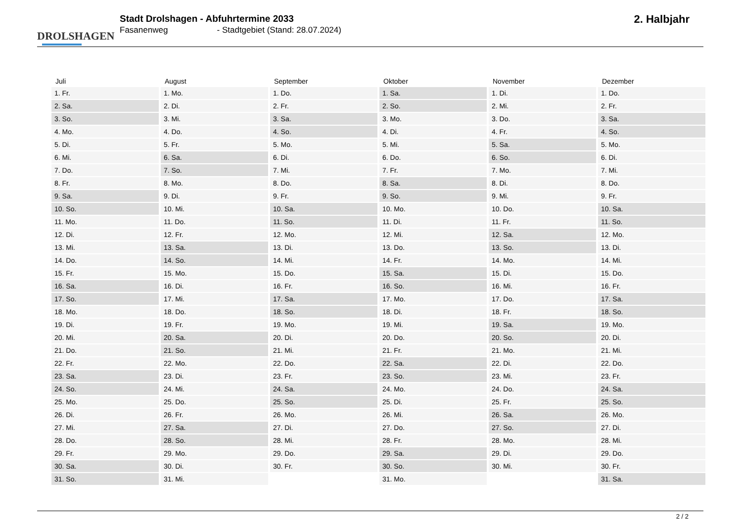DROLSHAGEN
Stadt Drolshagen - Abfuhrtermine 2033
Fasanenweg - Stadtgebiet (Stand: 28.07.2024)
2. Halbjahr
| Juli | August | September | Oktober | November | Dezember |
| --- | --- | --- | --- | --- | --- |
| 1. Fr. | 1. Mo. | 1. Do. | 1. Sa. | 1. Di. | 1. Do. |
| 2. Sa. | 2. Di. | 2. Fr. | 2. So. | 2. Mi. | 2. Fr. |
| 3. So. | 3. Mi. | 3. Sa. | 3. Mo. | 3. Do. | 3. Sa. |
| 4. Mo. | 4. Do. | 4. So. | 4. Di. | 4. Fr. | 4. So. |
| 5. Di. | 5. Fr. | 5. Mo. | 5. Mi. | 5. Sa. | 5. Mo. |
| 6. Mi. | 6. Sa. | 6. Di. | 6. Do. | 6. So. | 6. Di. |
| 7. Do. | 7. So. | 7. Mi. | 7. Fr. | 7. Mo. | 7. Mi. |
| 8. Fr. | 8. Mo. | 8. Do. | 8. Sa. | 8. Di. | 8. Do. |
| 9. Sa. | 9. Di. | 9. Fr. | 9. So. | 9. Mi. | 9. Fr. |
| 10. So. | 10. Mi. | 10. Sa. | 10. Mo. | 10. Do. | 10. Sa. |
| 11. Mo. | 11. Do. | 11. So. | 11. Di. | 11. Fr. | 11. So. |
| 12. Di. | 12. Fr. | 12. Mo. | 12. Mi. | 12. Sa. | 12. Mo. |
| 13. Mi. | 13. Sa. | 13. Di. | 13. Do. | 13. So. | 13. Di. |
| 14. Do. | 14. So. | 14. Mi. | 14. Fr. | 14. Mo. | 14. Mi. |
| 15. Fr. | 15. Mo. | 15. Do. | 15. Sa. | 15. Di. | 15. Do. |
| 16. Sa. | 16. Di. | 16. Fr. | 16. So. | 16. Mi. | 16. Fr. |
| 17. So. | 17. Mi. | 17. Sa. | 17. Mo. | 17. Do. | 17. Sa. |
| 18. Mo. | 18. Do. | 18. So. | 18. Di. | 18. Fr. | 18. So. |
| 19. Di. | 19. Fr. | 19. Mo. | 19. Mi. | 19. Sa. | 19. Mo. |
| 20. Mi. | 20. Sa. | 20. Di. | 20. Do. | 20. So. | 20. Di. |
| 21. Do. | 21. So. | 21. Mi. | 21. Fr. | 21. Mo. | 21. Mi. |
| 22. Fr. | 22. Mo. | 22. Do. | 22. Sa. | 22. Di. | 22. Do. |
| 23. Sa. | 23. Di. | 23. Fr. | 23. So. | 23. Mi. | 23. Fr. |
| 24. So. | 24. Mi. | 24. Sa. | 24. Mo. | 24. Do. | 24. Sa. |
| 25. Mo. | 25. Do. | 25. So. | 25. Di. | 25. Fr. | 25. So. |
| 26. Di. | 26. Fr. | 26. Mo. | 26. Mi. | 26. Sa. | 26. Mo. |
| 27. Mi. | 27. Sa. | 27. Di. | 27. Do. | 27. So. | 27. Di. |
| 28. Do. | 28. So. | 28. Mi. | 28. Fr. | 28. Mo. | 28. Mi. |
| 29. Fr. | 29. Mo. | 29. Do. | 29. Sa. | 29. Di. | 29. Do. |
| 30. Sa. | 30. Di. | 30. Fr. | 30. So. | 30. Mi. | 30. Fr. |
| 31. So. | 31. Mi. | | 31. Mo. | | 31. Sa. |
2 / 2